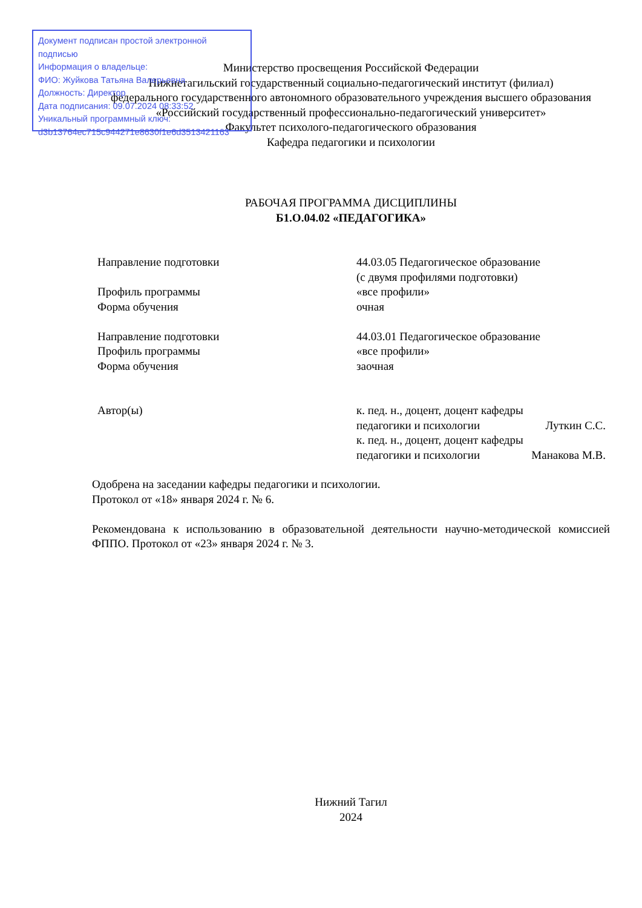Министерство просвещения Российской Федерации
Нижнетагильский государственный социально-педагогический институт (филиал)
федерального государственного автономного образовательного учреждения высшего образования
«Российский государственный профессионально-педагогический университет»
Факультет психолого-педагогического образования
Кафедра педагогики и психологии
Документ подписан простой электронной подписью
Информация о владельце:
ФИО: Жуйкова Татьяна Валерьевна
Должность: Директор
Дата подписания: 09.07.2024 08:33:52
Уникальный программный ключ:
d3b13764ec715c944271e8630f1e6d3513421163
РАБОЧАЯ ПРОГРАММА ДИСЦИПЛИНЫ
Б1.О.04.02 «ПЕДАГОГИКА»
Направление подготовки 44.03.05 Педагогическое образование
(с двумя профилями подготовки)
Профиль программы «все профили»
Форма обучения очная
Направление подготовки 44.03.01 Педагогическое образование
Профиль программы «все профили»
Форма обучения заочная
Автор(ы) к. пед. н., доцент, доцент кафедры
педагогики и психологии Луткин С.С.
к. пед. н., доцент, доцент кафедры
педагогики и психологии Манакова М.В.
Одобрена на заседании кафедры педагогики и психологии.
Протокол от «18» января 2024 г. № 6.
Рекомендована к использованию в образовательной деятельности научно-методической комиссией ФППО. Протокол от «23» января 2024 г. № 3.
Нижний Тагил
2024